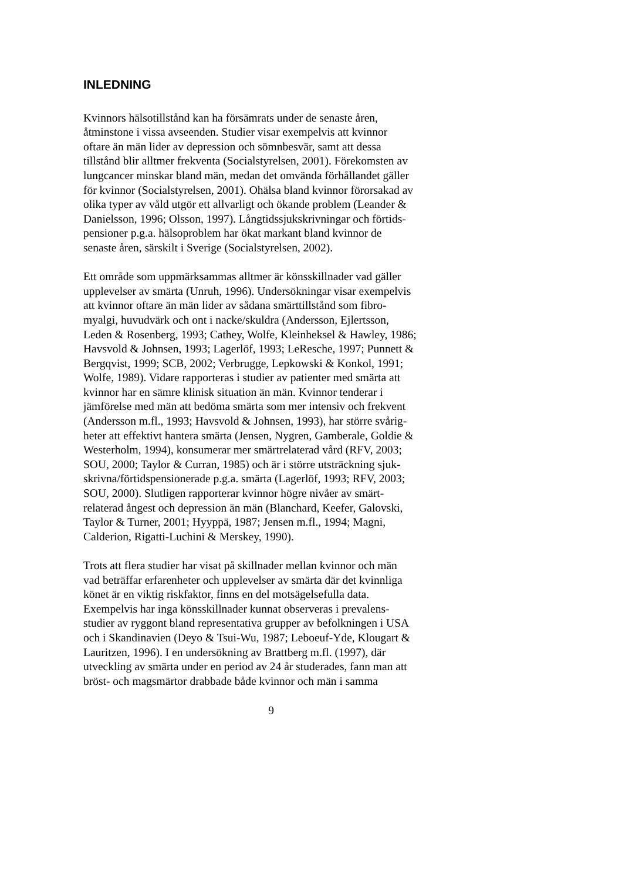INLEDNING
Kvinnors hälsotillstånd kan ha försämrats under de senaste åren, åtminstone i vissa avseenden. Studier visar exempelvis att kvinnor oftare än män lider av depression och sömnbesvär, samt att dessa tillstånd blir alltmer frekventa (Socialstyrelsen, 2001). Förekomsten av lungcancer minskar bland män, medan det omvända förhållandet gäller för kvinnor (Socialstyrelsen, 2001). Ohälsa bland kvinnor förorsakad av olika typer av våld utgör ett allvarligt och ökande problem (Leander & Danielsson, 1996; Olsson, 1997). Långtidssjukskrivningar och förtids- pensioner p.g.a. hälsoproblem har ökat markant bland kvinnor de senaste åren, särskilt i Sverige (Socialstyrelsen, 2002).
Ett område som uppmärksammas alltmer är könsskillnader vad gäller upplevelser av smärta (Unruh, 1996). Undersökningar visar exempelvis att kvinnor oftare än män lider av sådana smärttillstånd som fibro- myalgi, huvudvärk och ont i nacke/skuldra (Andersson, Ejlertsson, Leden & Rosenberg, 1993; Cathey, Wolfe, Kleinheksel & Hawley, 1986; Havsvold & Johnsen, 1993; Lagerlöf, 1993; LeResche, 1997; Punnett & Bergqvist, 1999; SCB, 2002; Verbrugge, Lepkowski & Konkol, 1991; Wolfe, 1989). Vidare rapporteras i studier av patienter med smärta att kvinnor har en sämre klinisk situation än män. Kvinnor tenderar i jämförelse med män att bedöma smärta som mer intensiv och frekvent (Andersson m.fl., 1993; Havsvold & Johnsen, 1993), har större svårig- heter att effektivt hantera smärta (Jensen, Nygren, Gamberale, Goldie & Westerholm, 1994), konsumerar mer smärtrelaterad vård (RFV, 2003; SOU, 2000; Taylor & Curran, 1985) och är i större utsträckning sjuk- skrivna/förtidspensionerade p.g.a. smärta (Lagerlöf, 1993; RFV, 2003; SOU, 2000). Slutligen rapporterar kvinnor högre nivåer av smärt- relaterad ångest och depression än män (Blanchard, Keefer, Galovski, Taylor & Turner, 2001; Hyyppä, 1987; Jensen m.fl., 1994; Magni, Calderion, Rigatti-Luchini & Merskey, 1990).
Trots att flera studier har visat på skillnader mellan kvinnor och män vad beträffar erfarenheter och upplevelser av smärta där det kvinnliga könet är en viktig riskfaktor, finns en del motsägelsefulla data. Exempelvis har inga könsskillnader kunnat observeras i prevalens- studier av ryggont bland representativa grupper av befolkningen i USA och i Skandinavien (Deyo & Tsui-Wu, 1987; Leboeuf-Yde, Klougart & Lauritzen, 1996). I en undersökning av Brattberg m.fl. (1997), där utveckling av smärta under en period av 24 år studerades, fann man att bröst- och magsmärtor drabbade både kvinnor och män i samma
9